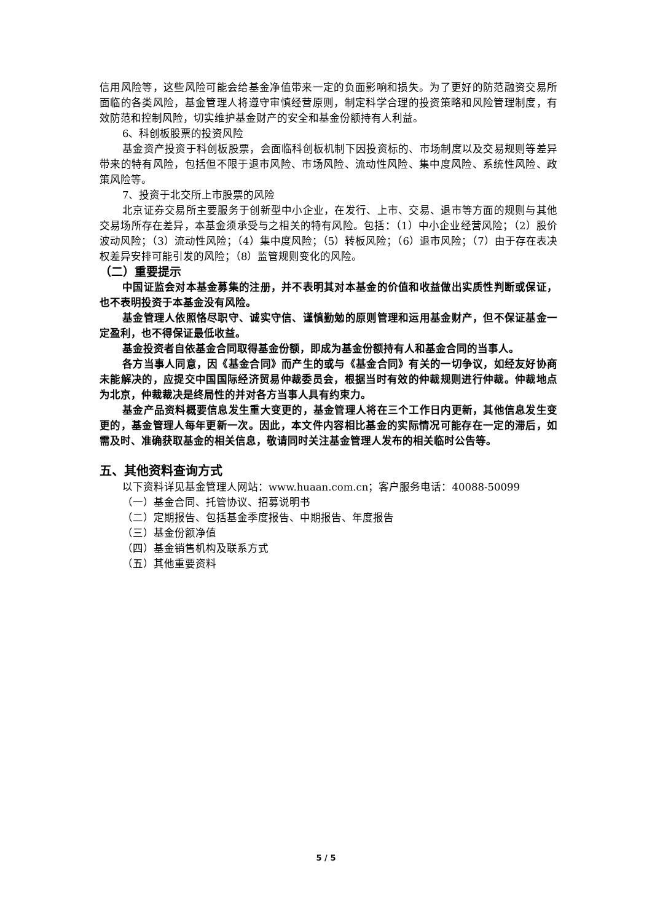信用风险等，这些风险可能会给基金净值带来一定的负面影响和损失。为了更好的防范融资交易所面临的各类风险，基金管理人将遵守审慎经营原则，制定科学合理的投资策略和风险管理制度，有效防范和控制风险，切实维护基金财产的安全和基金份额持有人利益。
6、科创板股票的投资风险
基金资产投资于科创板股票，会面临科创板机制下因投资标的、市场制度以及交易规则等差异带来的特有风险，包括但不限于退市风险、市场风险、流动性风险、集中度风险、系统性风险、政策风险等。
7、投资于北交所上市股票的风险
北京证券交易所主要服务于创新型中小企业，在发行、上市、交易、退市等方面的规则与其他交易场所存在差异，本基金须承受与之相关的特有风险。包括：（1）中小企业经营风险；（2）股价波动风险；（3）流动性风险；（4）集中度风险；（5）转板风险；（6）退市风险；（7）由于存在表决权差异安排可能引发的风险；（8）监管规则变化的风险。
（二）重要提示
中国证监会对本基金募集的注册，并不表明其对本基金的价值和收益做出实质性判断或保证，也不表明投资于本基金没有风险。
基金管理人依照恪尽职守、诚实守信、谨慎勤勉的原则管理和运用基金财产，但不保证基金一定盈利，也不得保证最低收益。
基金投资者自依基金合同取得基金份额，即成为基金份额持有人和基金合同的当事人。
各方当事人同意，因《基金合同》而产生的或与《基金合同》有关的一切争议，如经友好协商未能解决的，应提交中国国际经济贸易仲裁委员会，根据当时有效的仲裁规则进行仲裁。仲裁地点为北京，仲裁裁决是终局性的并对各方当事人具有约束力。
基金产品资料概要信息发生重大变更的，基金管理人将在三个工作日内更新，其他信息发生变更的，基金管理人每年更新一次。因此，本文件内容相比基金的实际情况可能存在一定的滞后，如需及时、准确获取基金的相关信息，敬请同时关注基金管理人发布的相关临时公告等。
五、其他资料查询方式
以下资料详见基金管理人网站：www.huaan.com.cn；客户服务电话：40088-50099
（一）基金合同、托管协议、招募说明书
（二）定期报告、包括基金季度报告、中期报告、年度报告
（三）基金份额净值
（四）基金销售机构及联系方式
（五）其他重要资料
5 / 5